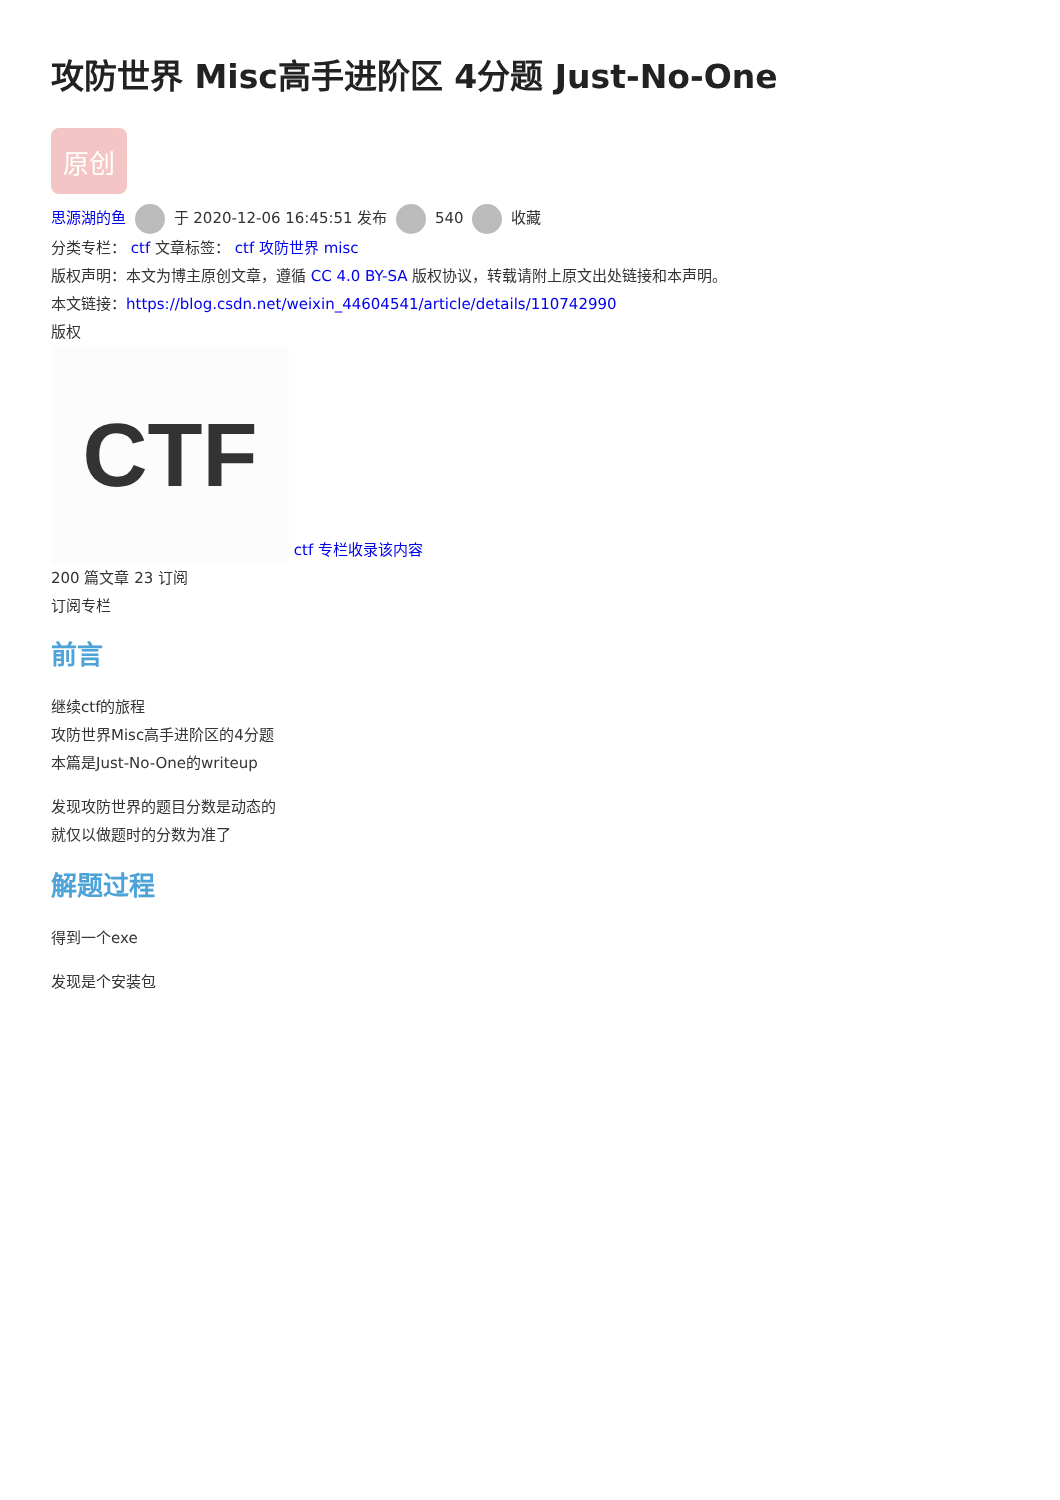攻防世界 Misc高手进阶区 4分题 Just-No-One
原创
思源湖的鱼 于 2020-12-06 16:45:51 发布 540 收藏
分类专栏： ctf 文章标签： ctf 攻防世界 misc
版权声明：本文为博主原创文章，遵循 CC 4.0 BY-SA 版权协议，转载请附上原文出处链接和本声明。
本文链接：https://blog.csdn.net/weixin_44604541/article/details/110742990
版权
CTF ctf 专栏收录该内容
200 篇文章 23 订阅
订阅专栏
前言
继续ctf的旅程
攻防世界Misc高手进阶区的4分题
本篇是Just-No-One的writeup
发现攻防世界的题目分数是动态的
就仅以做题时的分数为准了
解题过程
得到一个exe
发现是个安装包